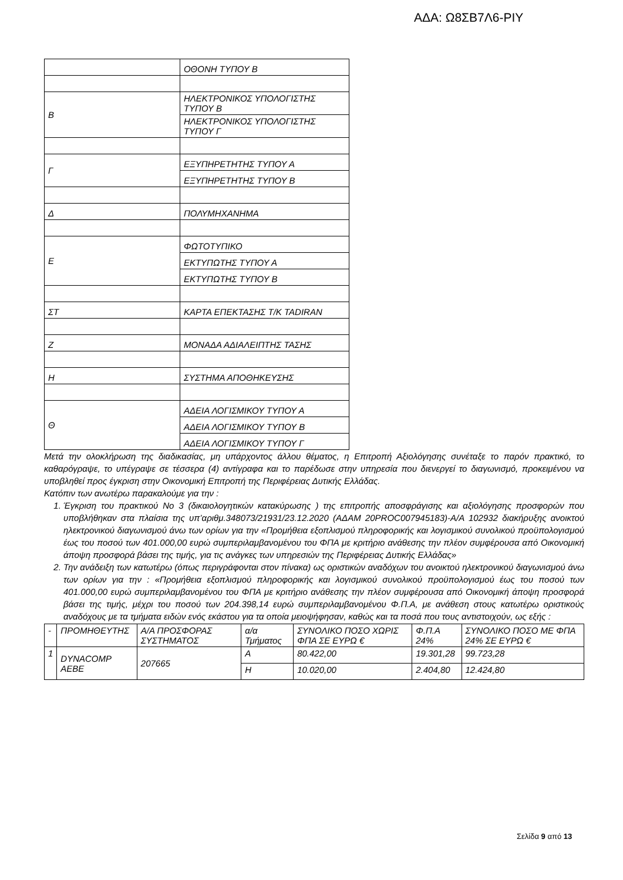ΑΔΑ: Ω8ΣΒ7Λ6-ΡΙΥ
| | ΟΘΟΝΗ ΤΥΠΟΥ Β |
| Β | ΗΛΕΚΤΡΟΝΙΚΟΣ ΥΠΟΛΟΓΙΣΤΗΣ ΤΥΠΟΥ Β |
| | ΗΛΕΚΤΡΟΝΙΚΟΣ ΥΠΟΛΟΓΙΣΤΗΣ ΤΥΠΟΥ Γ |
| Γ | ΕΞΥΠΗΡΕΤΗΤΗΣ ΤΥΠΟΥ Α |
| | ΕΞΥΠΗΡΕΤΗΤΗΣ ΤΥΠΟΥ Β |
| Δ | ΠΟΛΥΜΗΧΑΝΗΜΑ |
| Ε | ΦΩΤΟΤΥΠΙΚΟ |
| | ΕΚΤΥΠΩΤΗΣ ΤΥΠΟΥ Α |
| | ΕΚΤΥΠΩΤΗΣ ΤΥΠΟΥ Β |
| ΣΤ | ΚΑΡΤΑ ΕΠΕΚΤΑΣΗΣ Τ/Κ TADIRAN |
| Ζ | ΜΟΝΑΔΑ ΑΔΙΑΛΕΙΠΤΗΣ ΤΑΣΗΣ |
| Η | ΣΥΣΤΗΜΑ ΑΠΟΘΗΚΕΥΣΗΣ |
| Θ | ΑΔΕΙΑ ΛΟΓΙΣΜΙΚΟΥ ΤΥΠΟΥ Α |
| | ΑΔΕΙΑ ΛΟΓΙΣΜΙΚΟΥ ΤΥΠΟΥ Β |
| | ΑΔΕΙΑ ΛΟΓΙΣΜΙΚΟΥ ΤΥΠΟΥ Γ |
Μετά την ολοκλήρωση της διαδικασίας, μη υπάρχοντος άλλου θέματος, η Επιτροπή Αξιολόγησης συνέταξε το παρόν πρακτικό, το καθαρόγραψε, το υπέγραψε σε τέσσερα (4) αντίγραφα και το παρέδωσε στην υπηρεσία που διενεργεί το διαγωνισμό, προκειμένου να υποβληθεί προς έγκριση στην Οικονομική Επιτροπή της Περιφέρειας Δυτικής Ελλάδας.
Κατόπιν των ανωτέρω παρακαλούμε για την :
1. Έγκριση του πρακτικού Νο 3 (δικαιολογητικών κατακύρωσης ) της επιτροπής αποσφράγισης και αξιολόγησης προσφορών που υποβλήθηκαν στα πλαίσια της υπ’αριθμ.348073/21931/23.12.2020 (ΑΔΑΜ 20PROC007945183)-Α/Α 102932 διακήρυξης ανοικτού ηλεκτρονικού διαγωνισμού άνω των ορίων για την «Προμήθεια εξοπλισμού πληροφορικής και λογισμικού συνολικού προϋπολογισμού έως του ποσού των 401.000,00 ευρώ συμπεριλαμβανομένου του ΦΠΑ με κριτήριο ανάθεσης την πλέον συμφέρουσα από Οικονομική άποψη προσφορά βάσει της τιμής, για τις ανάγκες των υπηρεσιών της Περιφέρειας Δυτικής Ελλάδας»
2. Την ανάδειξη των κατωτέρω (όπως περιγράφονται στον πίνακα) ως οριστικών αναδόχων του ανοικτού ηλεκτρονικού διαγωνισμού άνω των ορίων για την : «Προμήθεια εξοπλισμού πληροφορικής και λογισμικού συνολικού προϋπολογισμού έως του ποσού των 401.000,00 ευρώ συμπεριλαμβανομένου του ΦΠΑ με κριτήριο ανάθεσης την πλέον συμφέρουσα από Οικονομική άποψη προσφορά βάσει της τιμής, μέχρι του ποσού των 204.398,14 ευρώ συμπεριλαμβανομένου Φ.Π.Α, με ανάθεση στους κατωτέρω οριστικούς αναδόχους με τα τμήματα ειδών ενός εκάστου για τα οποία μειοψήφησαν, καθώς και τα ποσά που τους αντιστοιχούν, ως εξής :
| - | ΠΡΟΜΗΘΕΥΤΗΣ | Α/Α ΠΡΟΣΦΟΡΑΣ ΣΥΣΤΗΜΑΤΟΣ | α/α Τμήματος | ΣΥΝΟΛΙΚΟ ΠΟΣΟ ΧΩΡΙΣ ΦΠΑ ΣΕ ΕΥΡΩ € | Φ.Π.Α 24% | ΣΥΝΟΛΙΚΟ ΠΟΣΟ ΜΕ ΦΠΑ 24% ΣΕ ΕΥΡΩ € |
| 1 | DYNACOMP AEBE | 207665 | Α | 80.422,00 | 19.301,28 | 99.723,28 |
| | | | Η | 10.020,00 | 2.404,80 | 12.424,80 |
Σελίδα 9 από 13